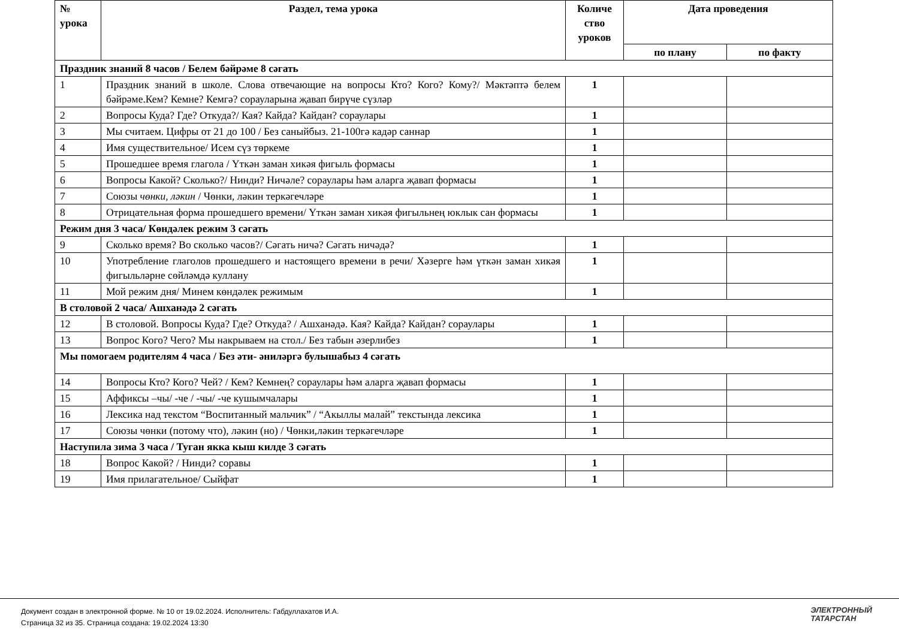| № урока | Раздел, тема урока | Количе ство уроков | Дата проведения | |
| --- | --- | --- | --- | --- |
| | | | по плану | по факту |
| Праздник знаний 8 часов / Белем бәйрәме 8 сәгать | | | | |
| 1 | Праздник знаний в школе. Слова отвечающие на вопросы Кто? Кого? Кому?/ Мәктәптә белем бәйрәме.Кем? Кемне? Кемгә? сорауларына җавап бирүче сүзләр | 1 | | |
| 2 | Вопросы Куда? Где? Откуда?/ Кая? Кайда? Кайдан? сораулары | 1 | | |
| 3 | Мы считаем. Цифры от 21 до 100 / Без саныйбыз. 21-100гә кадәр саннар | 1 | | |
| 4 | Имя существительное/ Исем сүз төркеме | 1 | | |
| 5 | Прошедшее время глагола / Үткән заман хикәя фигыль формасы | 1 | | |
| 6 | Вопросы Какой? Сколько?/ Нинди? Ничәле? сораулары һәм аларга җавап формасы | 1 | | |
| 7 | Союзы чөнки, ләкин / Чөнки, ләкин теркәгечләре | 1 | | |
| 8 | Отрицательная форма прошедшего времени/ Үткән заман хикәя фигыльнең юклык сан формасы | 1 | | |
| Режим дня 3 часа/ Көндәлек режим 3 сәгать | | | | |
| 9 | Сколько время? Во сколько часов?/ Сәгать ничә? Сәгать ничәдә? | 1 | | |
| 10 | Употребление глаголов прошедшего и настоящего времени в речи/ Хәзерге һәм үткән заман хикәя фигыльләрне сөйләмдә куллану | 1 | | |
| 11 | Мой режим дня/ Минем көндәлек режимым | 1 | | |
| В столовой 2 часа/ Ашханәдә 2 сәгать | | | | |
| 12 | В столовой. Вопросы Куда? Где? Откуда? / Ашханәдә. Кая? Кайда? Кайдан? сораулары | 1 | | |
| 13 | Вопрос Кого? Чего? Мы накрываем на стол./ Без табын әзерлибез | 1 | | |
| Мы помогаем родителям 4 часа / Без әти- әниләргә булышабыз 4 сәгать | | | | |
| 14 | Вопросы Кто? Кого? Чей? / Кем? Кемнең? сораулары һәм аларга җавап формасы | 1 | | |
| 15 | Аффиксы –чы/ -че / -чы/ -че кушымчалары | 1 | | |
| 16 | Лексика над текстом “Воспитанный мальчик” / “Акыллы малай” текстында лексика | 1 | | |
| 17 | Союзы чөнки (потому что), ләкин (но) / Чөнки,ләкин теркәгечләре | 1 | | |
| Наступила зима 3 часа / Туган якка кыш килде 3 сәгать | | | | |
| 18 | Вопрос Какой? / Нинди? соравы | 1 | | |
| 19 | Имя прилагательное/ Сыйфат | 1 | | |
Документ создан в электронной форме. № 10 от 19.02.2024. Исполнитель: Габдуллахатов И.А.
Страница 32 из 35. Страница создана: 19.02.2024 13:30
ЭЛЕКТРОННЫЙ
ТАТАРСТАН